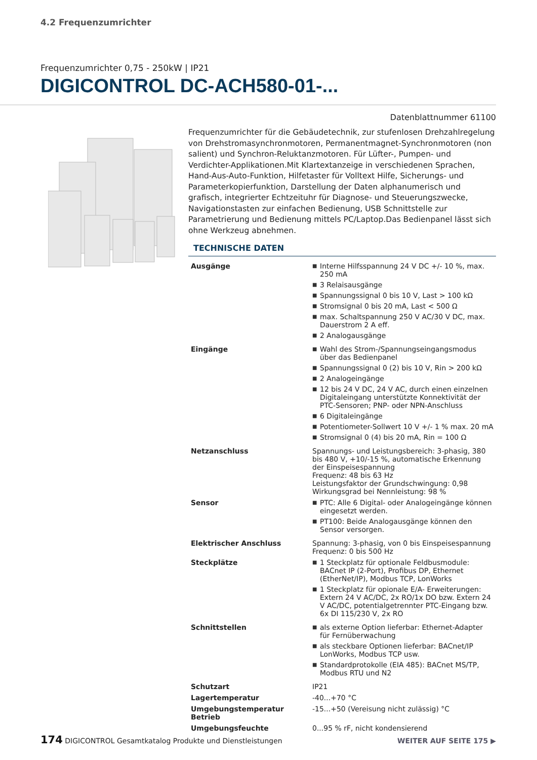4.2 Frequenzumrichter
Frequenzumrichter 0,75 - 250kW | IP21
DIGICONTROL DC-ACH580-01-...
Datenblattnummer 61100
Frequenzumrichter für die Gebäudetechnik, zur stufenlosen Drehzahlregelung von Drehstromasynchronmotoren, Permanentmagnet-Synchronmotoren (non salient) und Synchron-Reluktanzmotoren. Für Lüfter-, Pumpen- und Verdichter-Applikationen.Mit Klartextanzeige in verschiedenen Sprachen, Hand-Aus-Auto-Funktion, Hilfetaster für Volltext Hilfe, Sicherungs- und Parameterkopierfunktion, Darstellung der Daten alphanumerisch und grafisch, integrierter Echtzeituhr für Diagnose- und Steuerungszwecke, Navigationstasten zur einfachen Bedienung, USB Schnittstelle zur Parametrierung und Bedienung mittels PC/Laptop.Das Bedienpanel lässt sich ohne Werkzeug abnehmen.
TECHNISCHE DATEN
| Ausgänge | ■ Interne Hilfsspannung 24 V DC +/- 10 %, max. 250 mA ■ 3 Relaisausgänge ■ Spannungssignal 0 bis 10 V, Last > 100 kΩ ■ Stromsignal 0 bis 20 mA, Last < 500 Ω ■ max. Schaltspannung 250 V AC/30 V DC, max. Dauerstrom 2 A eff. ■ 2 Analogausgänge |
| Eingänge | ■ Wahl des Strom-/Spannungseingangsmodus über das Bedienpanel ■ Spannungssignal 0 (2) bis 10 V, Rin > 200 kΩ ■ 2 Analogeingänge ■ 12 bis 24 V DC, 24 V AC, durch einen einzelnen Digitaleingang unterstützte Konnektivität der PTC-Sensoren; PNP- oder NPN-Anschluss ■ 6 Digitaleingänge ■ Potentiometer-Sollwert 10 V +/- 1 % max. 20 mA ■ Stromsignal 0 (4) bis 20 mA, Rin = 100 Ω |
| Netzanschluss | Spannungs- und Leistungsbereich: 3-phasig, 380 bis 480 V, +10/-15 %, automatische Erkennung der Einspeisespannung Frequenz: 48 bis 63 Hz Leistungsfaktor der Grundschwingung: 0,98 Wirkungsgrad bei Nennleistung: 98 % |
| Sensor | ■ PTC: Alle 6 Digital- oder Analogeingänge können eingesetzt werden. ■ PT100: Beide Analogausgänge können den Sensor versorgen. |
| Elektrischer Anschluss | Spannung: 3-phasig, von 0 bis Einspeisespannung Frequenz: 0 bis 500 Hz |
| Steckplätze | ■ 1 Steckplatz für optionale Feldbusmodule: BACnet IP (2-Port), Profibus DP, Ethernet (EtherNet/IP), Modbus TCP, LonWorks ■ 1 Steckplatz für opionale E/A- Erweiterungen: Extern 24 V AC/DC, 2x RO/1x DO bzw. Extern 24 V AC/DC, potentialgetrennter PTC-Eingang bzw. 6x DI 115/230 V, 2x RO |
| Schnittstellen | ■ als externe Option lieferbar: Ethernet-Adapter für Fernüberwachung ■ als steckbare Optionen lieferbar: BACnet/IP LonWorks, Modbus TCP usw. ■ Standardprotokolle (EIA 485): BACnet MS/TP, Modbus RTU und N2 |
| Schutzart | IP21 |
| Lagertemperatur | -40...+70 °C |
| Umgebungstemperatur Betrieb | -15...+50 (Vereisung nicht zulässig) °C |
| Umgebungsfeuchte | 0...95 % rF, nicht kondensierend |
174 DIGICONTROL Gesamtkatalog Produkte und Dienstleistungen
WEITER AUF SEITE 175 ▶